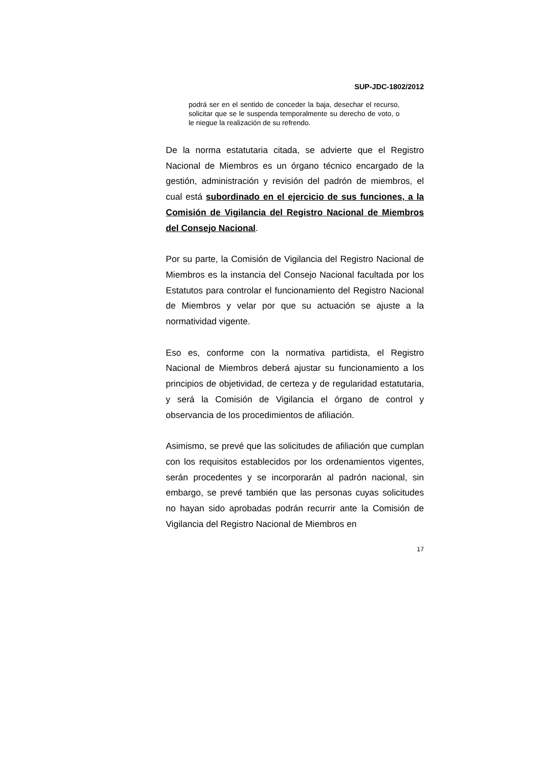SUP-JDC-1802/2012
podrá ser en el sentido de conceder la baja, desechar el recurso, solicitar que se le suspenda temporalmente su derecho de voto, o le niegue la realización de su refrendo.
De la norma estatutaria citada, se advierte que el Registro Nacional de Miembros es un órgano técnico encargado de la gestión, administración y revisión del padrón de miembros, el cual está subordinado en el ejercicio de sus funciones, a la Comisión de Vigilancia del Registro Nacional de Miembros del Consejo Nacional.
Por su parte, la Comisión de Vigilancia del Registro Nacional de Miembros es la instancia del Consejo Nacional facultada por los Estatutos para controlar el funcionamiento del Registro Nacional de Miembros y velar por que su actuación se ajuste a la normatividad vigente.
Eso es, conforme con la normativa partidista, el Registro Nacional de Miembros deberá ajustar su funcionamiento a los principios de objetividad, de certeza y de regularidad estatutaria, y será la Comisión de Vigilancia el órgano de control y observancia de los procedimientos de afiliación.
Asimismo, se prevé que las solicitudes de afiliación que cumplan con los requisitos establecidos por los ordenamientos vigentes, serán procedentes y se incorporarán al padrón nacional, sin embargo, se prevé también que las personas cuyas solicitudes no hayan sido aprobadas podrán recurrir ante la Comisión de Vigilancia del Registro Nacional de Miembros en
17